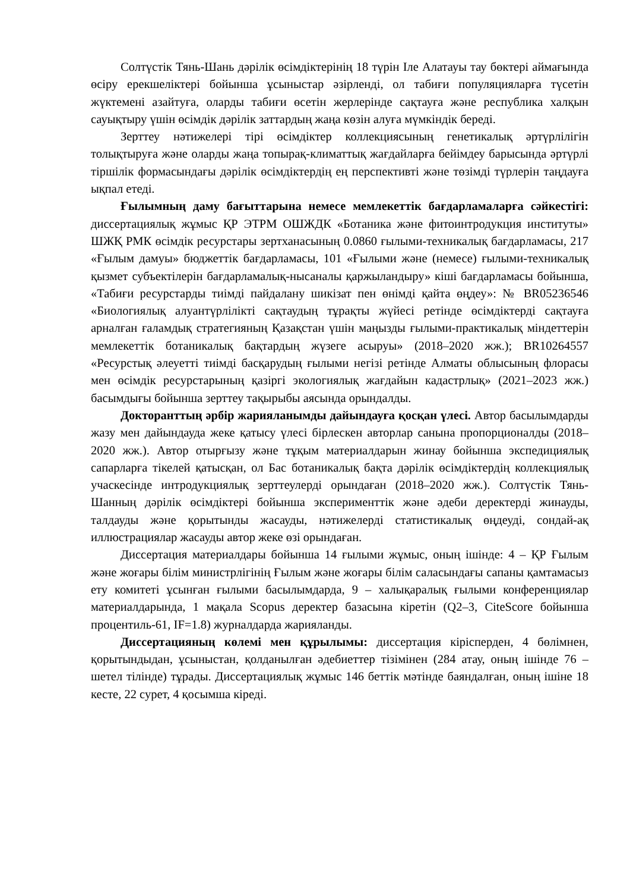Солтүстік Тянь-Шань дәрілік өсімдіктерінің 18 түрін Іле Алатауы тау бөктері аймағында өсіру ерекшеліктері бойынша ұсыныстар әзірленді, ол табиғи популяцияларға түсетін жүктемені азайтуға, оларды табиғи өсетін жерлерінде сақтауға және республика халқын сауықтыру үшін өсімдік дәрілік заттардың жаңа көзін алуға мүмкіндік береді.
Зерттеу нәтижелері тірі өсімдіктер коллекциясының генетикалық әртүрлілігін толықтыруға және оларды жаңа топырақ-климаттық жағдайларға бейімдеу барысында әртүрлі тіршілік формасындағы дәрілік өсімдіктердің ең перспективті және төзімді түрлерін таңдауға ықпал етеді.
Ғылымның даму бағыттарына немесе мемлекеттік бағдарламаларға сәйкестігі: диссертациялық жұмыс ҚР ЭТРМ ОШЖДК «Ботаника және фитоинтродукция институты» ШЖҚ РМК өсімдік ресурстары зертханасының 0.0860 ғылыми-техникалық бағдарламасы, 217 «Ғылым дамуы» бюджеттік бағдарламасы, 101 «Ғылыми және (немесе) ғылыми-техникалық қызмет субъектілерін бағдарламалық-нысаналы қаржыландыру» кіші бағдарламасы бойынша, «Табиғи ресурстарды тиімді пайдалану шикізат пен өнімді қайта өңдеу»: № BR05236546 «Биологиялық алуантүрлілікті сақтаудың тұрақты жүйесі ретінде өсімдіктерді сақтауға арналған ғаламдық стратегияның Қазақстан үшін маңызды ғылыми-практикалық міндеттерін мемлекеттік ботаникалық бақтардың жүзеге асыруы» (2018–2020 жж.); BR10264557 «Ресурстық әлеуетті тиімді басқарудың ғылыми негізі ретінде Алматы облысының флорасы мен өсімдік ресурстарының қазіргі экологиялық жағдайын кадастрлық» (2021–2023 жж.) басымдығы бойынша зерттеу тақырыбы аясында орындалды.
Докторанттың әрбір жарияланымды дайындауға қосқан үлесі. Автор басылымдарды жазу мен дайындауда жеке қатысу үлесі бірлескен авторлар санына пропорционалды (2018–2020 жж.). Автор отырғызу және тұқым материалдарын жинау бойынша экспедициялық сапарларға тікелей қатысқан, ол Бас ботаникалық бақта дәрілік өсімдіктердің коллекциялық учаскесінде интродукциялық зерттеулерді орындаған (2018–2020 жж.). Солтүстік Тянь-Шанның дәрілік өсімдіктері бойынша эксперименттік және әдеби деректерді жинауды, талдауды және қорытынды жасауды, нәтижелерді статистикалық өңдеуді, сондай-ақ иллюстрациялар жасауды автор жеке өзі орындаған.
Диссертация материалдары бойынша 14 ғылыми жұмыс, оның ішінде: 4 – ҚР Ғылым және жоғары білім министрлігінің Ғылым және жоғары білім саласындағы сапаны қамтамасыз ету комитеті ұсынған ғылыми басылымдарда, 9 – халықаралық ғылыми конференциялар материалдарында, 1 мақала Scopus деректер базасына кіретін (Q2–3, CiteScore бойынша процентиль-61, IF=1.8) журналдарда жарияланды.
Диссертацияның көлемі мен құрылымы: диссертация кірісперден, 4 бөлімнен, қорытындыдан, ұсыныстан, қолданылған әдебиеттер тізімінен (284 атау, оның ішінде 76 – шетел тілінде) тұрады. Диссертациялық жұмыс 146 беттік мәтінде баяндалған, оның ішіне 18 кесте, 22 сурет, 4 қосымша кіреді.